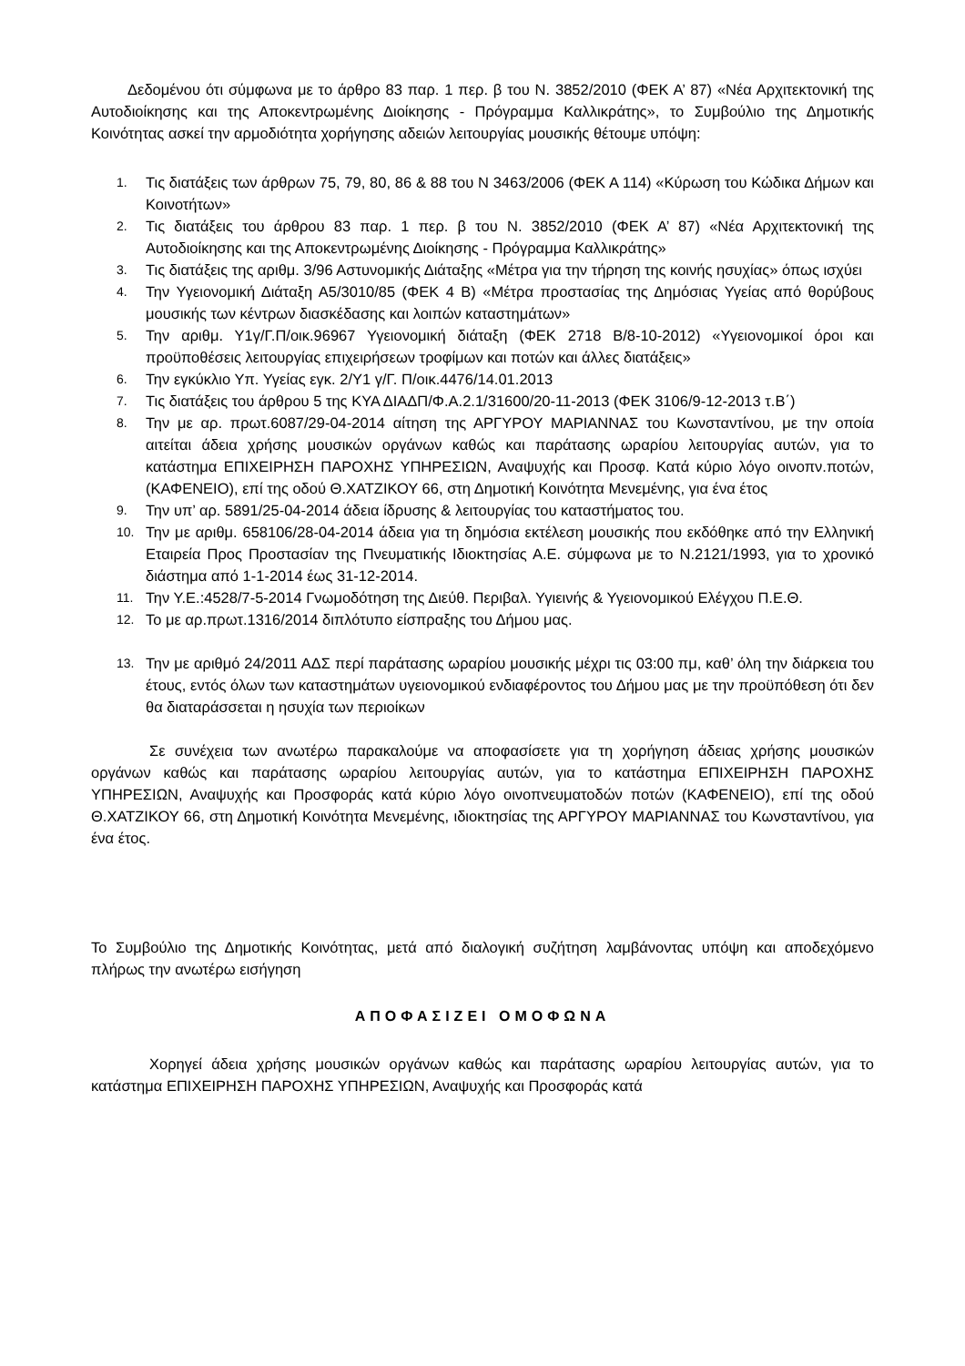Δεδομένου ότι σύμφωνα με το άρθρο 83 παρ. 1 περ. β του Ν. 3852/2010 (ΦΕΚ Α’ 87) «Νέα Αρχιτεκτονική της Αυτοδιοίκησης και της Αποκεντρωμένης Διοίκησης - Πρόγραμμα Καλλικράτης», το Συμβούλιο της Δημοτικής Κοινότητας ασκεί την αρμοδιότητα χορήγησης αδειών λειτουργίας μουσικής θέτουμε υπόψη:
1. Τις διατάξεις των άρθρων 75, 79, 80, 86 & 88 του Ν 3463/2006 (ΦΕΚ Α 114) «Κύρωση του Κώδικα Δήμων και Κοινοτήτων»
2. Τις διατάξεις του άρθρου 83 παρ. 1 περ. β του Ν. 3852/2010 (ΦΕΚ Α’ 87) «Νέα Αρχιτεκτονική της Αυτοδιοίκησης και της Αποκεντρωμένης Διοίκησης - Πρόγραμμα Καλλικράτης»
3. Τις διατάξεις της αριθμ. 3/96 Αστυνομικής Διάταξης «Μέτρα για την τήρηση της κοινής ησυχίας» όπως ισχύει
4. Την Υγειονομική Διάταξη Α5/3010/85 (ΦΕΚ 4 Β) «Μέτρα προστασίας της Δημόσιας Υγείας από θορύβους μουσικής των κέντρων διασκέδασης και λοιπών καταστημάτων»
5. Την αριθμ. Υ1γ/Γ.Π/οικ.96967 Υγειονομική διάταξη (ΦΕΚ 2718 Β/8-10-2012) «Υγειονομικοί όροι και προϋποθέσεις λειτουργίας επιχειρήσεων τροφίμων και ποτών και άλλες διατάξεις»
6. Την εγκύκλιο Υπ. Υγείας εγκ. 2/Υ1 γ/Γ. Π/οικ.4476/14.01.2013
7. Τις διατάξεις του άρθρου 5 της ΚΥΑ ΔΙΑΔΠ/Φ.Α.2.1/31600/20-11-2013 (ΦΕΚ 3106/9-12-2013 τ.Β΄)
8. Την με αρ. πρωτ.6087/29-04-2014 αίτηση της ΑΡΓΥΡΟΥ ΜΑΡΙΑΝΝΑΣ του Κωνσταντίνου, με την οποία αιτείται άδεια χρήσης μουσικών οργάνων καθώς και παράτασης ωραρίου λειτουργίας αυτών, για το κατάστημα ΕΠΙΧΕΙΡΗΣΗ ΠΑΡΟΧΗΣ ΥΠΗΡΕΣΙΩΝ, Αναψυχής και Προσφ. Κατά κύριο λόγο οινοπν.ποτών, (ΚΑΦΕΝΕΙΟ), επί της οδού Θ.ΧΑΤΖΙΚΟΥ 66, στη Δημοτική Κοινότητα Μενεμένης, για ένα έτος
9. Την υπ’ αρ. 5891/25-04-2014 άδεια ίδρυσης & λειτουργίας του καταστήματος του.
10. Την με αριθμ. 658106/28-04-2014 άδεια για τη δημόσια εκτέλεση μουσικής που εκδόθηκε από την Ελληνική Εταιρεία Προς Προστασίαν της Πνευματικής Ιδιοκτησίας Α.Ε. σύμφωνα με το Ν.2121/1993, για το χρονικό διάστημα από 1-1-2014 έως 31-12-2014.
11. Την Υ.Ε.:4528/7-5-2014 Γνωμοδότηση της Διεύθ. Περιβαλ. Υγιεινής & Υγειονομικού Ελέγχου Π.Ε.Θ.
12. Το με αρ.πρωτ.1316/2014 διπλότυπο είσπραξης του Δήμου μας.
13. Την με αριθμό 24/2011 ΑΔΣ περί παράτασης ωραρίου μουσικής μέχρι τις 03:00 πμ, καθ’ όλη την διάρκεια του έτους, εντός όλων των καταστημάτων υγειονομικού ενδιαφέροντος του Δήμου μας με την προϋπόθεση ότι δεν θα διαταράσσεται η ησυχία των περιοίκων
Σε συνέχεια των ανωτέρω παρακαλούμε να αποφασίσετε για τη χορήγηση άδειας χρήσης μουσικών οργάνων καθώς και παράτασης ωραρίου λειτουργίας αυτών, για το κατάστημα ΕΠΙΧΕΙΡΗΣΗ ΠΑΡΟΧΗΣ ΥΠΗΡΕΣΙΩΝ, Αναψυχής και Προσφοράς κατά κύριο λόγο οινοπνευματοδών ποτών (ΚΑΦΕΝΕΙΟ), επί της οδού Θ.ΧΑΤΖΙΚΟΥ 66, στη Δημοτική Κοινότητα Μενεμένης, ιδιοκτησίας της ΑΡΓΥΡΟΥ ΜΑΡΙΑΝΝΑΣ του Κωνσταντίνου, για ένα έτος.
Το Συμβούλιο της Δημοτικής Κοινότητας, μετά από διαλογική συζήτηση λαμβάνοντας υπόψη και αποδεχόμενο πλήρως την ανωτέρω εισήγηση
ΑΠΟΦΑΣΙΖΕΙ ΟΜΟΦΩΝΑ
Χορηγεί άδεια χρήσης μουσικών οργάνων καθώς και παράτασης ωραρίου λειτουργίας αυτών, για το κατάστημα ΕΠΙΧΕΙΡΗΣΗ ΠΑΡΟΧΗΣ ΥΠΗΡΕΣΙΩΝ, Αναψυχής και Προσφοράς κατά